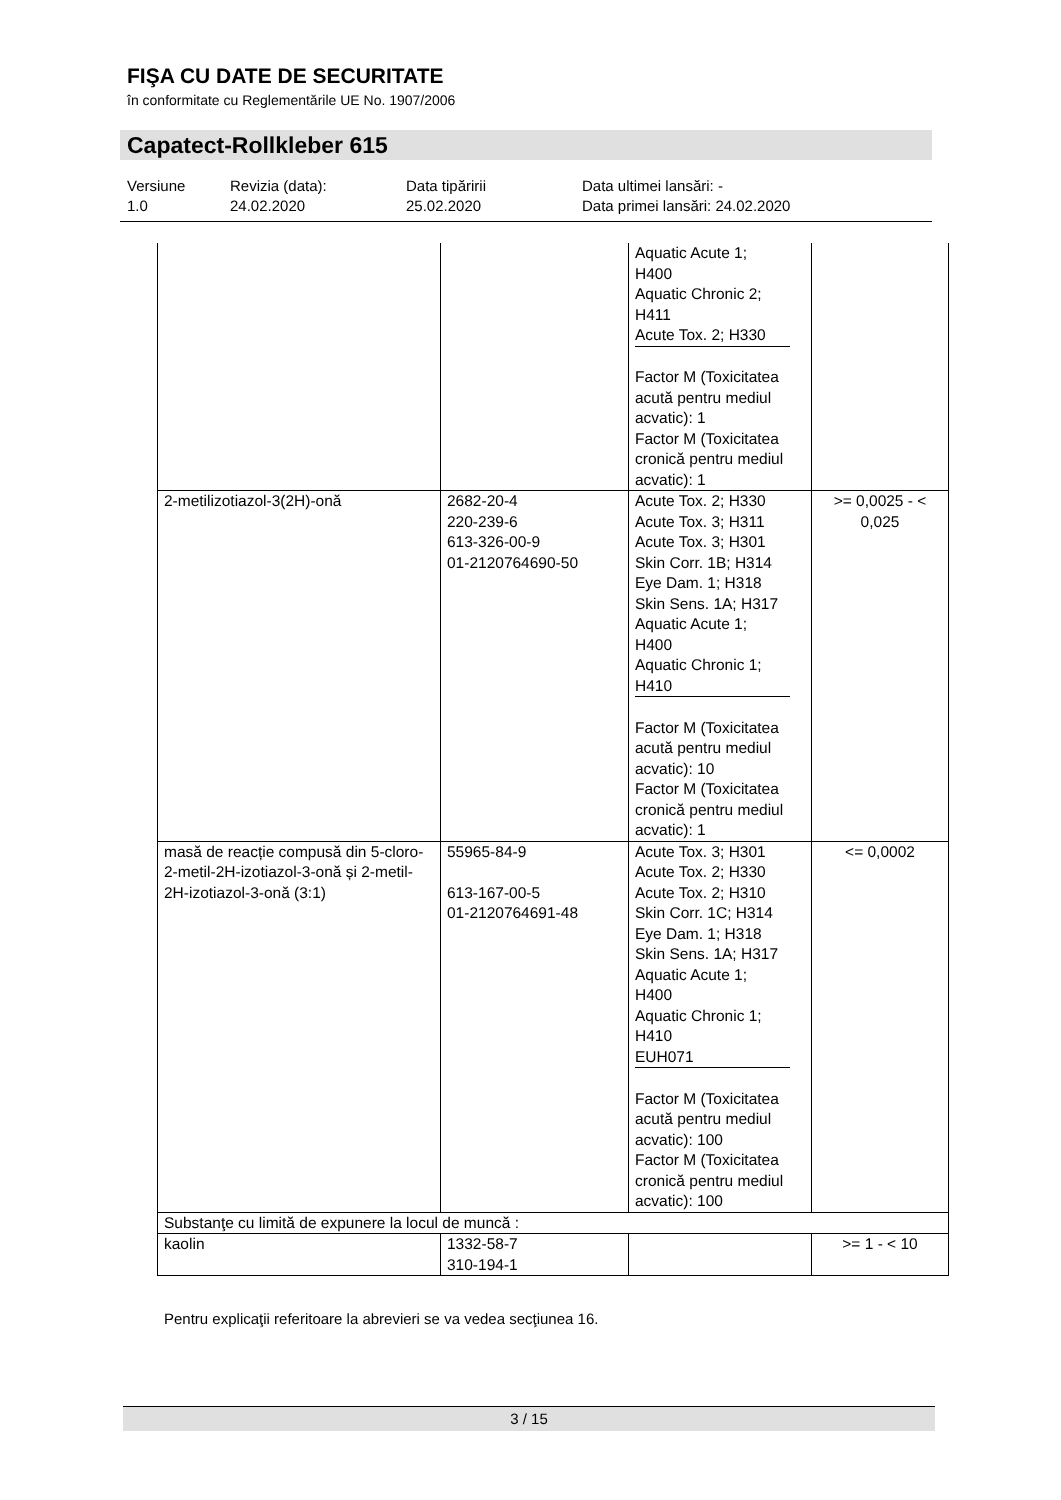FIŞA CU DATE DE SECURITATE
în conformitate cu Reglementările UE No. 1907/2006
Capatect-Rollkleber 615
Versiune
1.0
Revizia (data):
24.02.2020
Data tipăririi
25.02.2020
Data ultimei lansări: -
Data primei lansări: 24.02.2020
| | | Aquatic Acute 1; H400 Aquatic Chronic 2; H411 Acute Tox. 2; H330 Factor M (Toxicitatea acută pentru mediul acvatic): 1 Factor M (Toxicitatea cronică pentru mediul acvatic): 1 | |
| 2-metilizotiazol-3(2H)-onă | 2682-20-4 220-239-6 613-326-00-9 01-2120764690-50 | Acute Tox. 2; H330 Acute Tox. 3; H311 Acute Tox. 3; H301 Skin Corr. 1B; H314 Eye Dam. 1; H318 Skin Sens. 1A; H317 Aquatic Acute 1; H400 Aquatic Chronic 1; H410 Factor M (Toxicitatea acută pentru mediul acvatic): 10 Factor M (Toxicitatea cronică pentru mediul acvatic): 1 | >= 0,0025 - < 0,025 |
| masă de reacție compusă din 5-cloro-2-metil-2H-izotiazol-3-onă și 2-metil-2H-izotiazol-3-onă (3:1) | 55965-84-9 613-167-00-5 01-2120764691-48 | Acute Tox. 3; H301 Acute Tox. 2; H330 Acute Tox. 2; H310 Skin Corr. 1C; H314 Eye Dam. 1; H318 Skin Sens. 1A; H317 Aquatic Acute 1; H400 Aquatic Chronic 1; H410 EUH071 Factor M (Toxicitatea acută pentru mediul acvatic): 100 Factor M (Toxicitatea cronică pentru mediul acvatic): 100 | <= 0,0002 |
| Substanţe cu limită de expunere la locul de muncă : | | | |
| kaolin | 1332-58-7 310-194-1 | | >= 1 - < 10 |
Pentru explicaţii referitoare la abrevieri se va vedea secţiunea 16.
3 / 15